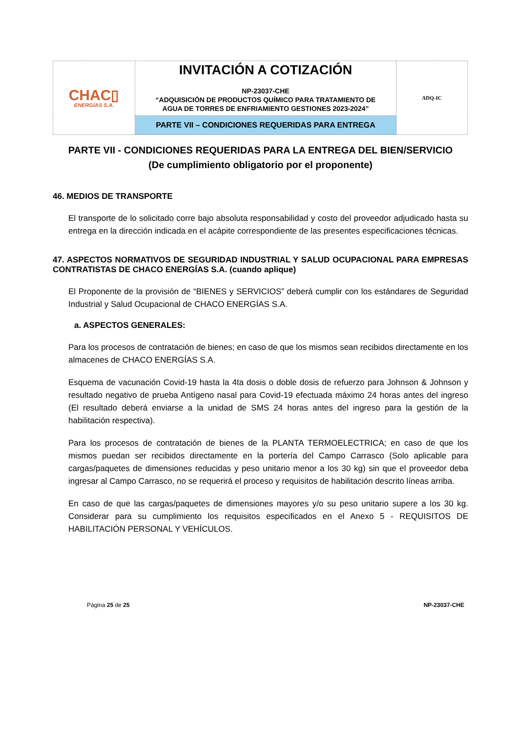| CHAC▯ ENERGÍAS S.A. | INVITACIÓN A COTIZACIÓN NP-23037-CHE “ADQUISICIÓN DE PRODUCTOS QUÍMICO PARA TRATAMIENTO DE AGUA DE TORRES DE ENFRIAMIENTO GESTIONES 2023-2024” | ADQ-IC |
| | PARTE VII – CONDICIONES REQUERIDAS PARA ENTREGA | |
PARTE VII - CONDICIONES REQUERIDAS PARA LA ENTREGA DEL BIEN/SERVICIO
(De cumplimiento obligatorio por el proponente)
46. MEDIOS DE TRANSPORTE
El transporte de lo solicitado corre bajo absoluta responsabilidad y costo del proveedor adjudicado hasta su entrega en la dirección indicada en el acápite correspondiente de las presentes especificaciones técnicas.
47. ASPECTOS NORMATIVOS DE SEGURIDAD INDUSTRIAL Y SALUD OCUPACIONAL PARA EMPRESAS CONTRATISTAS DE CHACO ENERGÍAS S.A. (cuando aplique)
El Proponente de la provisión de “BIENES y SERVICIOS” deberá cumplir con los estándares de Seguridad Industrial y Salud Ocupacional de CHACO ENERGÍAS S.A.
a. ASPECTOS GENERALES:
Para los procesos de contratación de bienes; en caso de que los mismos sean recibidos directamente en los almacenes de CHACO ENERGÍAS S.A.
Esquema de vacunación Covid-19 hasta la 4ta dosis o doble dosis de refuerzo para Johnson & Johnson y resultado negativo de prueba Antígeno nasal para Covid-19 efectuada máximo 24 horas antes del ingreso (El resultado deberá enviarse a la unidad de SMS 24 horas antes del ingreso para la gestión de la habilitación respectiva).
Para los procesos de contratación de bienes de la PLANTA TERMOELECTRICA; en caso de que los mismos puedan ser recibidos directamente en la portería del Campo Carrasco (Solo aplicable para cargas/paquetes de dimensiones reducidas y peso unitario menor a los 30 kg) sin que el proveedor deba ingresar al Campo Carrasco, no se requerirá el proceso y requisitos de habilitación descrito líneas arriba.
En caso de que las cargas/paquetes de dimensiones mayores y/o su peso unitario supere a los 30 kg. Considerar para su cumplimiento los requisitos especificados en el Anexo 5 - REQUISITOS DE HABILITACIÓN PERSONAL Y VEHÍCULOS.
Página 25 de 25 NP-23037-CHE